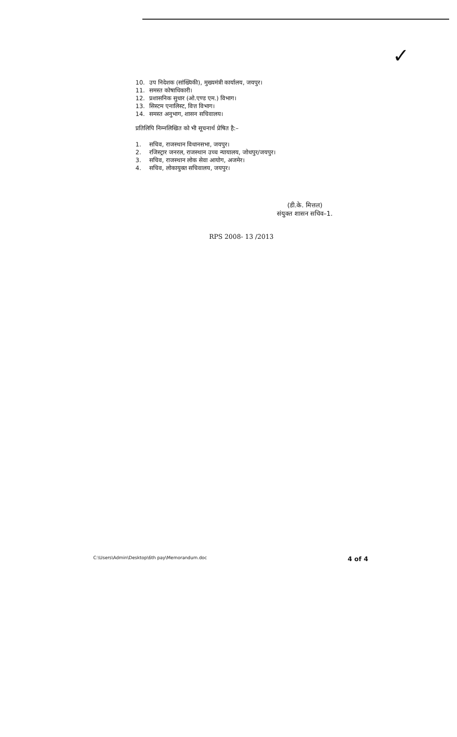✓
10. उप निदेशक (सांख्यिकी), मुख्यमंत्री कार्यालय, जयपुर।
11. समस्त कोषाधिकारी।
12. प्रशासनिक सुधार (ओ.एण्ड एम.) विभाग।
13. सिस्टम एनालिस्ट, वित्त विभाग।
14. समस्त अनुभाग, शासन सचिवालय।
प्रतिलिपि निम्नलिखित को भी सूचनार्थ प्रेषित है:–
1. सचिव, राजस्थान विधानसभा, जयपुर।
2. रजिस्ट्रार जनरल, राजस्थान उच्च न्यायालय, जोधपुर/जयपुर।
3. सचिव, राजस्थान लोक सेवा आयोग, अजमेर।
4. सचिव, लोकायुक्त सचिवालय, जयपुर।
(डी.के. मित्तल)
संयुक्त शासन सचिव–1.
RPS 2008- 13 /2013
C:\Users\Admin\Desktop\6th pay\Memorandum.doc 4 of 4